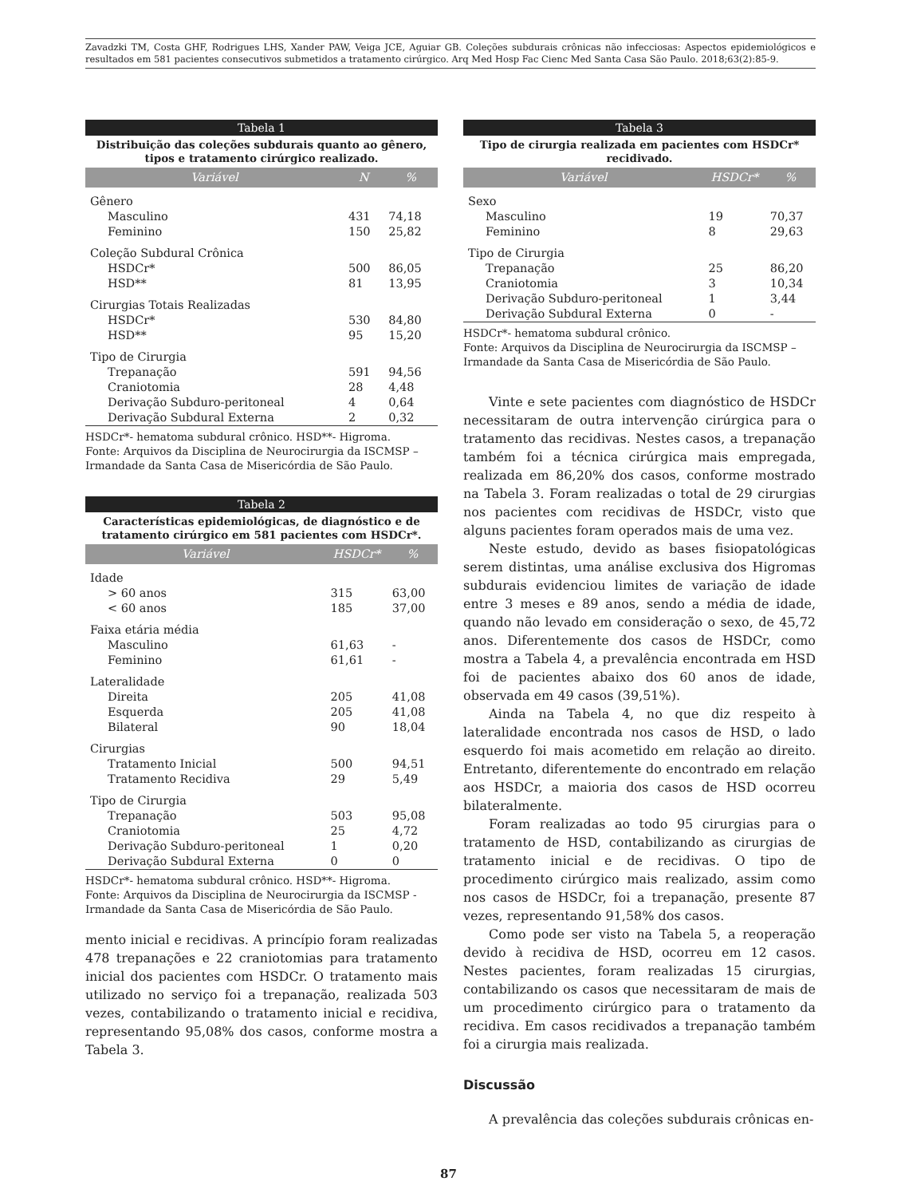Zavadzki TM, Costa GHF, Rodrigues LHS, Xander PAW, Veiga JCE, Aguiar GB. Coleções subdurais crônicas não infecciosas: Aspectos epidemiológicos e resultados em 581 pacientes consecutivos submetidos a tratamento cirúrgico. Arq Med Hosp Fac Cienc Med Santa Casa São Paulo. 2018;63(2):85-9.
Tabela 1
Distribuição das coleções subdurais quanto ao gênero, tipos e tratamento cirúrgico realizado.
| Variável | N | % |
| --- | --- | --- |
| Gênero | | |
| Masculino | 431 | 74,18 |
| Feminino | 150 | 25,82 |
| Coleção Subdural Crônica | | |
| HSDCr* | 500 | 86,05 |
| HSD** | 81 | 13,95 |
| Cirurgias Totais Realizadas | | |
| HSDCr* | 530 | 84,80 |
| HSD** | 95 | 15,20 |
| Tipo de Cirurgia | | |
| Trepanação | 591 | 94,56 |
| Craniotomia | 28 | 4,48 |
| Derivação Subduro-peritoneal | 4 | 0,64 |
| Derivação Subdural Externa | 2 | 0,32 |
HSDCr*- hematoma subdural crônico. HSD**- Higroma.
Fonte: Arquivos da Disciplina de Neurocirurgia da ISCMSP – Irmandade da Santa Casa de Misericórdia de São Paulo.
Tabela 2
Características epidemiológicas, de diagnóstico e de tratamento cirúrgico em 581 pacientes com HSDCr*.
| Variável | HSDCr* | % |
| --- | --- | --- |
| Idade | | |
| > 60 anos | 315 | 63,00 |
| < 60 anos | 185 | 37,00 |
| Faixa etária média | | |
| Masculino | 61,63 | - |
| Feminino | 61,61 | - |
| Lateralidade | | |
| Direita | 205 | 41,08 |
| Esquerda | 205 | 41,08 |
| Bilateral | 90 | 18,04 |
| Cirurgias | | |
| Tratamento Inicial | 500 | 94,51 |
| Tratamento Recidiva | 29 | 5,49 |
| Tipo de Cirurgia | | |
| Trepanação | 503 | 95,08 |
| Craniotomia | 25 | 4,72 |
| Derivação Subduro-peritoneal | 1 | 0,20 |
| Derivação Subdural Externa | 0 | 0 |
HSDCr*- hematoma subdural crônico. HSD**- Higroma.
Fonte: Arquivos da Disciplina de Neurocirurgia da ISCMSP - Irmandade da Santa Casa de Misericórdia de São Paulo.
mento inicial e recidivas. A princípio foram realizadas 478 trepanações e 22 craniotomias para tratamento inicial dos pacientes com HSDCr. O tratamento mais utilizado no serviço foi a trepanação, realizada 503 vezes, contabilizando o tratamento inicial e recidiva, representando 95,08% dos casos, conforme mostra a Tabela 3.
Tabela 3
Tipo de cirurgia realizada em pacientes com HSDCr* recidivado.
| Variável | HSDCr* | % |
| --- | --- | --- |
| Sexo | | |
| Masculino | 19 | 70,37 |
| Feminino | 8 | 29,63 |
| Tipo de Cirurgia | | |
| Trepanação | 25 | 86,20 |
| Craniotomia | 3 | 10,34 |
| Derivação Subduro-peritoneal | 1 | 3,44 |
| Derivação Subdural Externa | 0 | - |
HSDCr*- hematoma subdural crônico.
Fonte: Arquivos da Disciplina de Neurocirurgia da ISCMSP – Irmandade da Santa Casa de Misericórdia de São Paulo.
Vinte e sete pacientes com diagnóstico de HSDCr necessitaram de outra intervenção cirúrgica para o tratamento das recidivas. Nestes casos, a trepanação também foi a técnica cirúrgica mais empregada, realizada em 86,20% dos casos, conforme mostrado na Tabela 3. Foram realizadas o total de 29 cirurgias nos pacientes com recidivas de HSDCr, visto que alguns pacientes foram operados mais de uma vez.
Neste estudo, devido as bases fisiopatológicas serem distintas, uma análise exclusiva dos Higromas subdurais evidenciou limites de variação de idade entre 3 meses e 89 anos, sendo a média de idade, quando não levado em consideração o sexo, de 45,72 anos. Diferentemente dos casos de HSDCr, como mostra a Tabela 4, a prevalência encontrada em HSD foi de pacientes abaixo dos 60 anos de idade, observada em 49 casos (39,51%).
Ainda na Tabela 4, no que diz respeito à lateralidade encontrada nos casos de HSD, o lado esquerdo foi mais acometido em relação ao direito. Entretanto, diferentemente do encontrado em relação aos HSDCr, a maioria dos casos de HSD ocorreu bilateralmente.
Foram realizadas ao todo 95 cirurgias para o tratamento de HSD, contabilizando as cirurgias de tratamento inicial e de recidivas. O tipo de procedimento cirúrgico mais realizado, assim como nos casos de HSDCr, foi a trepanação, presente 87 vezes, representando 91,58% dos casos.
Como pode ser visto na Tabela 5, a reoperação devido à recidiva de HSD, ocorreu em 12 casos. Nestes pacientes, foram realizadas 15 cirurgias, contabilizando os casos que necessitaram de mais de um procedimento cirúrgico para o tratamento da recidiva. Em casos recidivados a trepanação também foi a cirurgia mais realizada.
Discussão
A prevalência das coleções subdurais crônicas en-
87